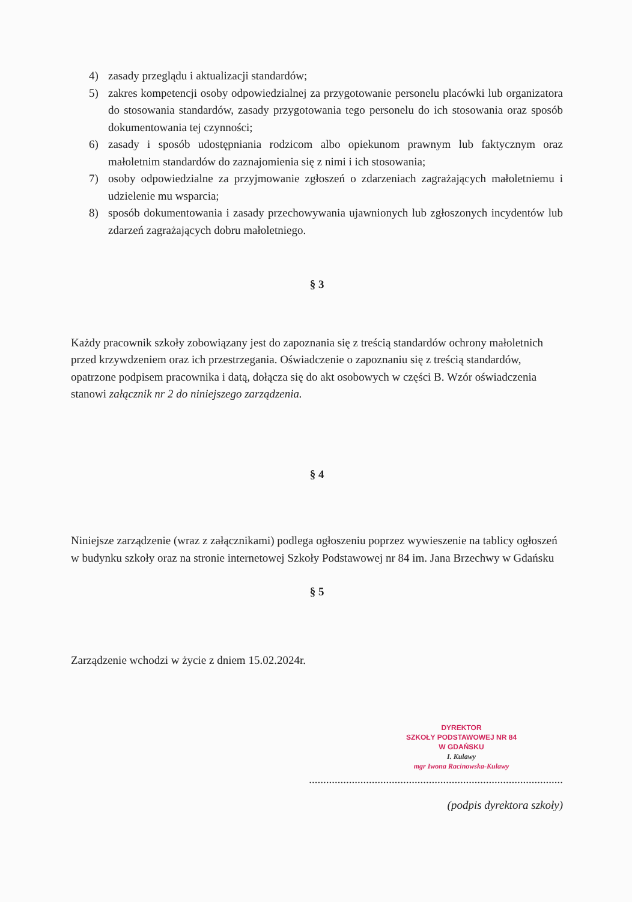4) zasady przeglądu i aktualizacji standardów;
5) zakres kompetencji osoby odpowiedzialnej za przygotowanie personelu placówki lub organizatora do stosowania standardów, zasady przygotowania tego personelu do ich stosowania oraz sposób dokumentowania tej czynności;
6) zasady i sposób udostępniania rodzicom albo opiekunom prawnym lub faktycznym oraz małoletnim standardów do zaznajomienia się z nimi i ich stosowania;
7) osoby odpowiedzialne za przyjmowanie zgłoszeń o zdarzeniach zagrażających małoletniemu i udzielenie mu wsparcia;
8) sposób dokumentowania i zasady przechowywania ujawnionych lub zgłoszonych incydentów lub zdarzeń zagrażających dobru małoletniego.
§ 3
Każdy pracownik szkoły zobowiązany jest do zapoznania się z treścią standardów ochrony małoletnich przed krzywdzeniem oraz ich przestrzegania. Oświadczenie o zapoznaniu się z treścią standardów, opatrzone podpisem pracownika i datą, dołącza się do akt osobowych w części B. Wzór oświadczenia stanowi załącznik nr 2 do niniejszego zarządzenia.
§ 4
Niniejsze zarządzenie (wraz z załącznikami) podlega ogłoszeniu poprzez wywieszenie na tablicy ogłoszeń w budynku szkoły oraz na stronie internetowej Szkoły Podstawowej nr 84 im. Jana Brzechwy w Gdańsku
§ 5
Zarządzenie wchodzi w życie z dniem 15.02.2024r.
DYREKTOR
SZKOŁY PODSTAWOWEJ NR 84
W GDAŃSKU
I. Kulawy
mgr Iwona Racinowska-Kulawy
.........................................................................................
(podpis dyrektora szkoły)